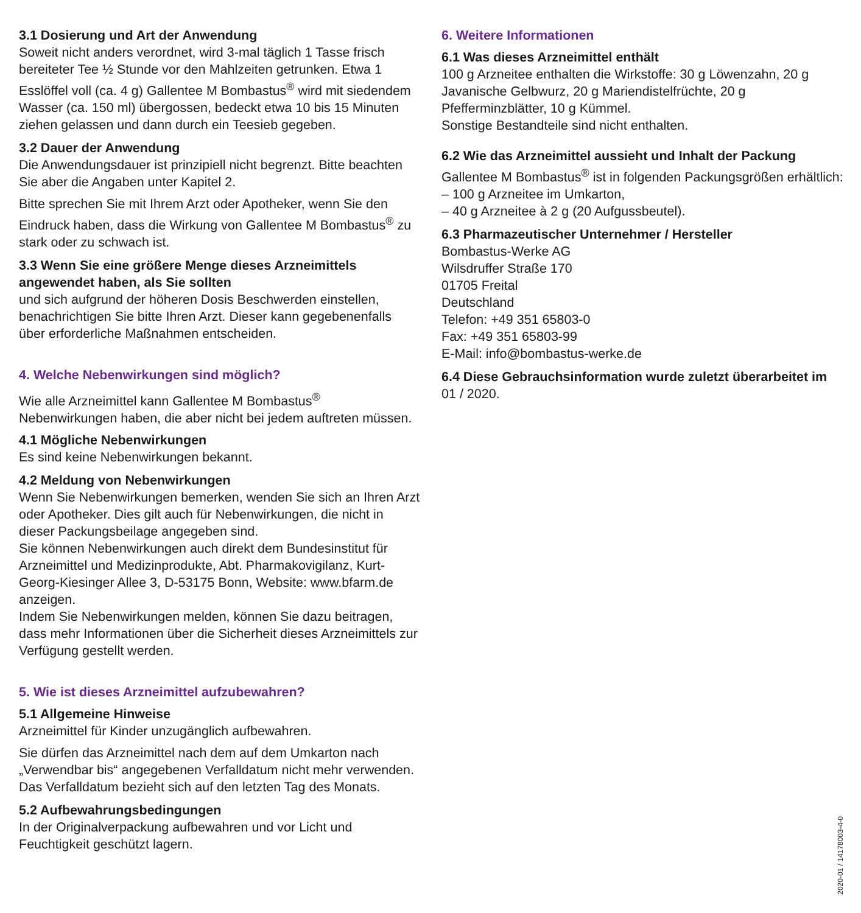3.1 Dosierung und Art der Anwendung
Soweit nicht anders verordnet, wird 3-mal täglich 1 Tasse frisch bereiteter Tee ½ Stunde vor den Mahlzeiten getrunken. Etwa 1 Esslöffel voll (ca. 4 g) Gallentee M Bombastus<sup>®</sup> wird mit siedendem Wasser (ca. 150 ml) übergossen, bedeckt etwa 10 bis 15 Minuten ziehen gelassen und dann durch ein Teesieb gegeben.
3.2 Dauer der Anwendung
Die Anwendungsdauer ist prinzipiell nicht begrenzt. Bitte beachten Sie aber die Angaben unter Kapitel 2.
Bitte sprechen Sie mit Ihrem Arzt oder Apotheker, wenn Sie den Eindruck haben, dass die Wirkung von Gallentee M Bombastus<sup>®</sup> zu stark oder zu schwach ist.
3.3 Wenn Sie eine größere Menge dieses Arzneimittels angewendet haben, als Sie sollten
und sich aufgrund der höheren Dosis Beschwerden einstellen, benachrichtigen Sie bitte Ihren Arzt. Dieser kann gegebenenfalls über erforderliche Maßnahmen entscheiden.
4. Welche Nebenwirkungen sind möglich?
Wie alle Arzneimittel kann Gallentee M Bombastus<sup>®</sup> Nebenwirkungen haben, die aber nicht bei jedem auftreten müssen.
4.1 Mögliche Nebenwirkungen
Es sind keine Nebenwirkungen bekannt.
4.2 Meldung von Nebenwirkungen
Wenn Sie Nebenwirkungen bemerken, wenden Sie sich an Ihren Arzt oder Apotheker. Dies gilt auch für Nebenwirkungen, die nicht in dieser Packungsbeilage angegeben sind.
Sie können Nebenwirkungen auch direkt dem Bundesinstitut für Arzneimittel und Medizinprodukte, Abt. Pharmakovigilanz, Kurt-Georg-Kiesinger Allee 3, D-53175 Bonn, Website: www.bfarm.de anzeigen.
Indem Sie Nebenwirkungen melden, können Sie dazu beitragen, dass mehr Informationen über die Sicherheit dieses Arzneimittels zur Verfügung gestellt werden.
5. Wie ist dieses Arzneimittel aufzubewahren?
5.1 Allgemeine Hinweise
Arzneimittel für Kinder unzugänglich aufbewahren.
Sie dürfen das Arzneimittel nach dem auf dem Umkarton nach „Verwendbar bis“ angegebenen Verfalldatum nicht mehr verwenden. Das Verfalldatum bezieht sich auf den letzten Tag des Monats.
5.2 Aufbewahrungsbedingungen
In der Originalverpackung aufbewahren und vor Licht und Feuchtigkeit geschützt lagern.
6. Weitere Informationen
6.1 Was dieses Arzneimittel enthält
100 g Arzneitee enthalten die Wirkstoffe: 30 g Löwenzahn, 20 g Javanische Gelbwurz, 20 g Mariendistelfrüchte, 20 g Pfefferminzblätter, 10 g Kümmel.
Sonstige Bestandteile sind nicht enthalten.
6.2 Wie das Arzneimittel aussieht und Inhalt der Packung
Gallentee M Bombastus<sup>®</sup> ist in folgenden Packungsgrößen erhältlich:
– 100 g Arzneitee im Umkarton,
– 40 g Arzneitee à 2 g (20 Aufgussbeutel).
6.3 Pharmazeutischer Unternehmer / Hersteller
Bombastus-Werke AG
Wilsdruffer Straße 170
01705 Freital
Deutschland
Telefon: +49 351 65803-0
Fax: +49 351 65803-99
E-Mail: info@bombastus-werke.de
6.4 Diese Gebrauchsinformation wurde zuletzt überarbeitet im
01 / 2020.
2020-01 / 14178003-4-0